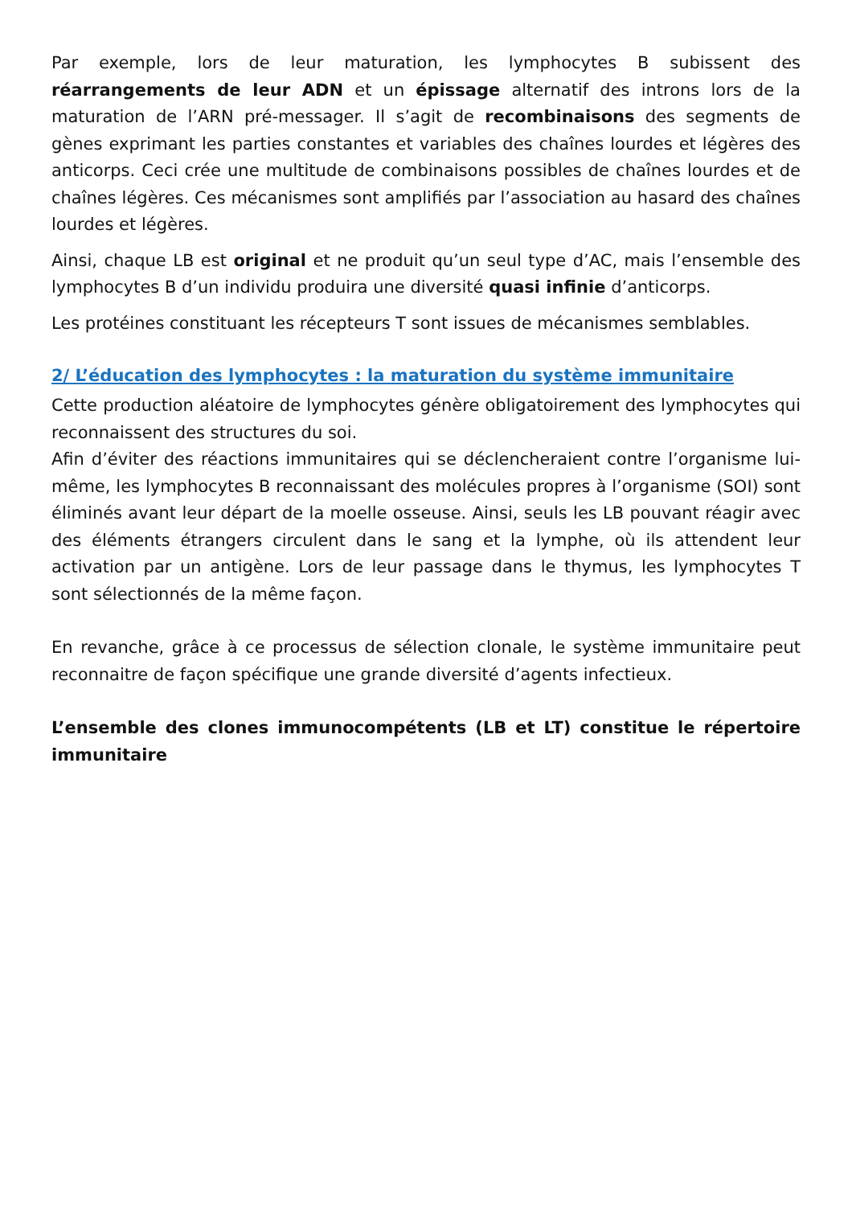Par exemple, lors de leur maturation, les lymphocytes B subissent des réarrangements de leur ADN et un épissage alternatif des introns lors de la maturation de l’ARN pré-messager. Il s’agit de recombinaisons des segments de gènes exprimant les parties constantes et variables des chaînes lourdes et légères des anticorps. Ceci crée une multitude de combinaisons possibles de chaînes lourdes et de chaînes légères. Ces mécanismes sont amplifiés par l’association au hasard des chaînes lourdes et légères.
Ainsi, chaque LB est original et ne produit qu’un seul type d’AC, mais l’ensemble des lymphocytes B d’un individu produira une diversité quasi infinie d’anticorps.
Les protéines constituant les récepteurs T sont issues de mécanismes semblables.
2/ L’éducation des lymphocytes : la maturation du système immunitaire
Cette production aléatoire de lymphocytes génère obligatoirement des lymphocytes qui reconnaissent des structures du soi.
Afin d’éviter des réactions immunitaires qui se déclencheraient contre l’organisme lui-même, les lymphocytes B reconnaissant des molécules propres à l’organisme (SOI) sont éliminés avant leur départ de la moelle osseuse. Ainsi, seuls les LB pouvant réagir avec des éléments étrangers circulent dans le sang et la lymphe, où ils attendent leur activation par un antigène. Lors de leur passage dans le thymus, les lymphocytes T sont sélectionnés de la même façon.
En revanche, grâce à ce processus de sélection clonale, le système immunitaire peut reconnaitre de façon spécifique une grande diversité d’agents infectieux.
L’ensemble des clones immunocompétents (LB et LT) constitue le répertoire immunitaire